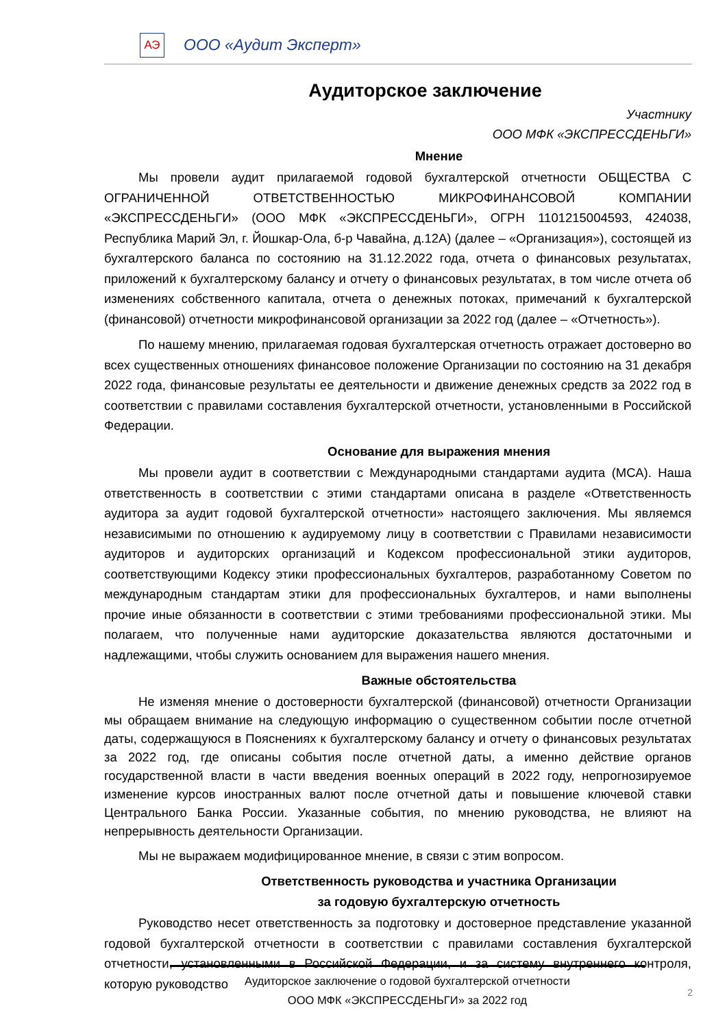АЭ
ООО «Аудит Эксперт»
Аудиторское заключение
Участнику
ООО МФК «ЭКСПРЕССДЕНЬГИ»
Мнение
Мы провели аудит прилагаемой годовой бухгалтерской отчетности ОБЩЕСТВА С ОГРАНИЧЕННОЙ ОТВЕТСТВЕННОСТЬЮ МИКРОФИНАНСОВОЙ КОМПАНИИ «ЭКСПРЕССДЕНЬГИ» (ООО МФК «ЭКСПРЕССДЕНЬГИ», ОГРН 1101215004593, 424038, Республика Марий Эл, г. Йошкар-Ола, б-р Чавайна, д.12А) (далее – «Организация»), состоящей из бухгалтерского баланса по состоянию на 31.12.2022 года, отчета о финансовых результатах, приложений к бухгалтерскому балансу и отчету о финансовых результатах, в том числе отчета об изменениях собственного капитала, отчета о денежных потоках, примечаний к бухгалтерской (финансовой) отчетности микрофинансовой организации за 2022 год (далее – «Отчетность»).
По нашему мнению, прилагаемая годовая бухгалтерская отчетность отражает достоверно во всех существенных отношениях финансовое положение Организации по состоянию на 31 декабря 2022 года, финансовые результаты ее деятельности и движение денежных средств за 2022 год в соответствии с правилами составления бухгалтерской отчетности, установленными в Российской Федерации.
Основание для выражения мнения
Мы провели аудит в соответствии с Международными стандартами аудита (МСА). Наша ответственность в соответствии с этими стандартами описана в разделе «Ответственность аудитора за аудит годовой бухгалтерской отчетности» настоящего заключения. Мы являемся независимыми по отношению к аудируемому лицу в соответствии с Правилами независимости аудиторов и аудиторских организаций и Кодексом профессиональной этики аудиторов, соответствующими Кодексу этики профессиональных бухгалтеров, разработанному Советом по международным стандартам этики для профессиональных бухгалтеров, и нами выполнены прочие иные обязанности в соответствии с этими требованиями профессиональной этики. Мы полагаем, что полученные нами аудиторские доказательства являются достаточными и надлежащими, чтобы служить основанием для выражения нашего мнения.
Важные обстоятельства
Не изменяя мнение о достоверности бухгалтерской (финансовой) отчетности Организации мы обращаем внимание на следующую информацию о существенном событии после отчетной даты, содержащуюся в Пояснениях к бухгалтерскому балансу и отчету о финансовых результатах за 2022 год, где описаны события после отчетной даты, а именно действие органов государственной власти в части введения военных операций в 2022 году, непрогнозируемое изменение курсов иностранных валют после отчетной даты и повышение ключевой ставки Центрального Банка России. Указанные события, по мнению руководства, не влияют на непрерывность деятельности Организации.
Мы не выражаем модифицированное мнение, в связи с этим вопросом.
Ответственность руководства и участника Организации
за годовую бухгалтерскую отчетность
Руководство несет ответственность за подготовку и достоверное представление указанной годовой бухгалтерской отчетности в соответствии с правилами составления бухгалтерской отчетности, установленными в Российской Федерации, и за систему внутреннего контроля, которую руководство
Аудиторское заключение о годовой бухгалтерской отчетности
ООО МФК «ЭКСПРЕССДЕНЬГИ» за 2022 год
2